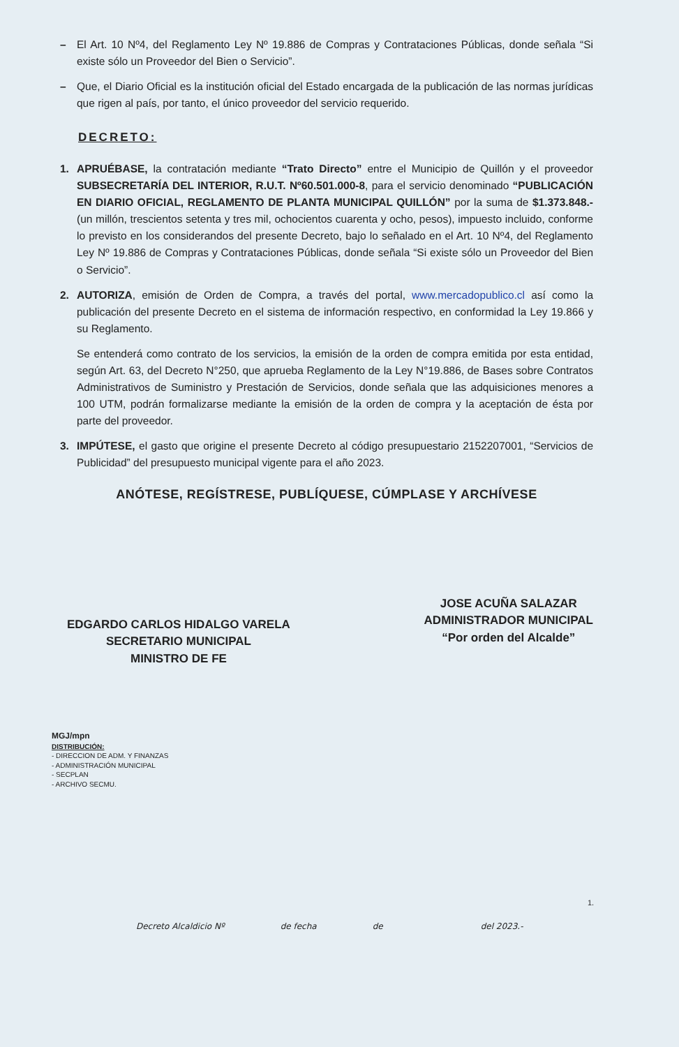– El Art. 10 Nº4, del Reglamento Ley Nº 19.886 de Compras y Contrataciones Públicas, donde señala “Si existe sólo un Proveedor del Bien o Servicio”.
– Que, el Diario Oficial es la institución oficial del Estado encargada de la publicación de las normas jurídicas que rigen al país, por tanto, el único proveedor del servicio requerido.
DECRETO:
1. APRUÉBASE, la contratación mediante “Trato Directo” entre el Municipio de Quillón y el proveedor SUBSECRETARÍA DEL INTERIOR, R.U.T. Nº60.501.000-8, para el servicio denominado “PUBLICACIÓN EN DIARIO OFICIAL, REGLAMENTO DE PLANTA MUNICIPAL QUILLÓN” por la suma de $1.373.848.- (un millón, trescientos setenta y tres mil, ochocientos cuarenta y ocho, pesos), impuesto incluido, conforme lo previsto en los considerandos del presente Decreto, bajo lo señalado en el Art. 10 Nº4, del Reglamento Ley Nº 19.886 de Compras y Contrataciones Públicas, donde señala “Si existe sólo un Proveedor del Bien o Servicio”.
2. AUTORIZA, emisión de Orden de Compra, a través del portal, www.mercadopublico.cl así como la publicación del presente Decreto en el sistema de información respectivo, en conformidad la Ley 19.866 y su Reglamento.
Se entenderá como contrato de los servicios, la emisión de la orden de compra emitida por esta entidad, según Art. 63, del Decreto N°250, que aprueba Reglamento de la Ley N°19.886, de Bases sobre Contratos Administrativos de Suministro y Prestación de Servicios, donde señala que las adquisiciones menores a 100 UTM, podrán formalizarse mediante la emisión de la orden de compra y la aceptación de ésta por parte del proveedor.
3. IMPÚTESE, el gasto que origine el presente Decreto al código presupuestario 2152207001, “Servicios de Publicidad” del presupuesto municipal vigente para el año 2023.
ANÓTESE, REGÍSTRESE, PUBLÍQUESE, CÚMPLASE Y ARCHÍVESE
EDGARDO CARLOS HIDALGO VARELA
SECRETARIO MUNICIPAL
MINISTRO DE FE
JOSE ACUÑA SALAZAR
ADMINISTRADOR MUNICIPAL
“Por orden del Alcalde”
MGJ/mpn
DISTRIBUCIÓN:
- DIRECCION DE ADM. Y FINANZAS
- ADMINISTRACIÓN MUNICIPAL
- SECPLAN
- ARCHIVO SECMU.
1.
Decreto Alcaldicio Nº de fecha de del 2023.-